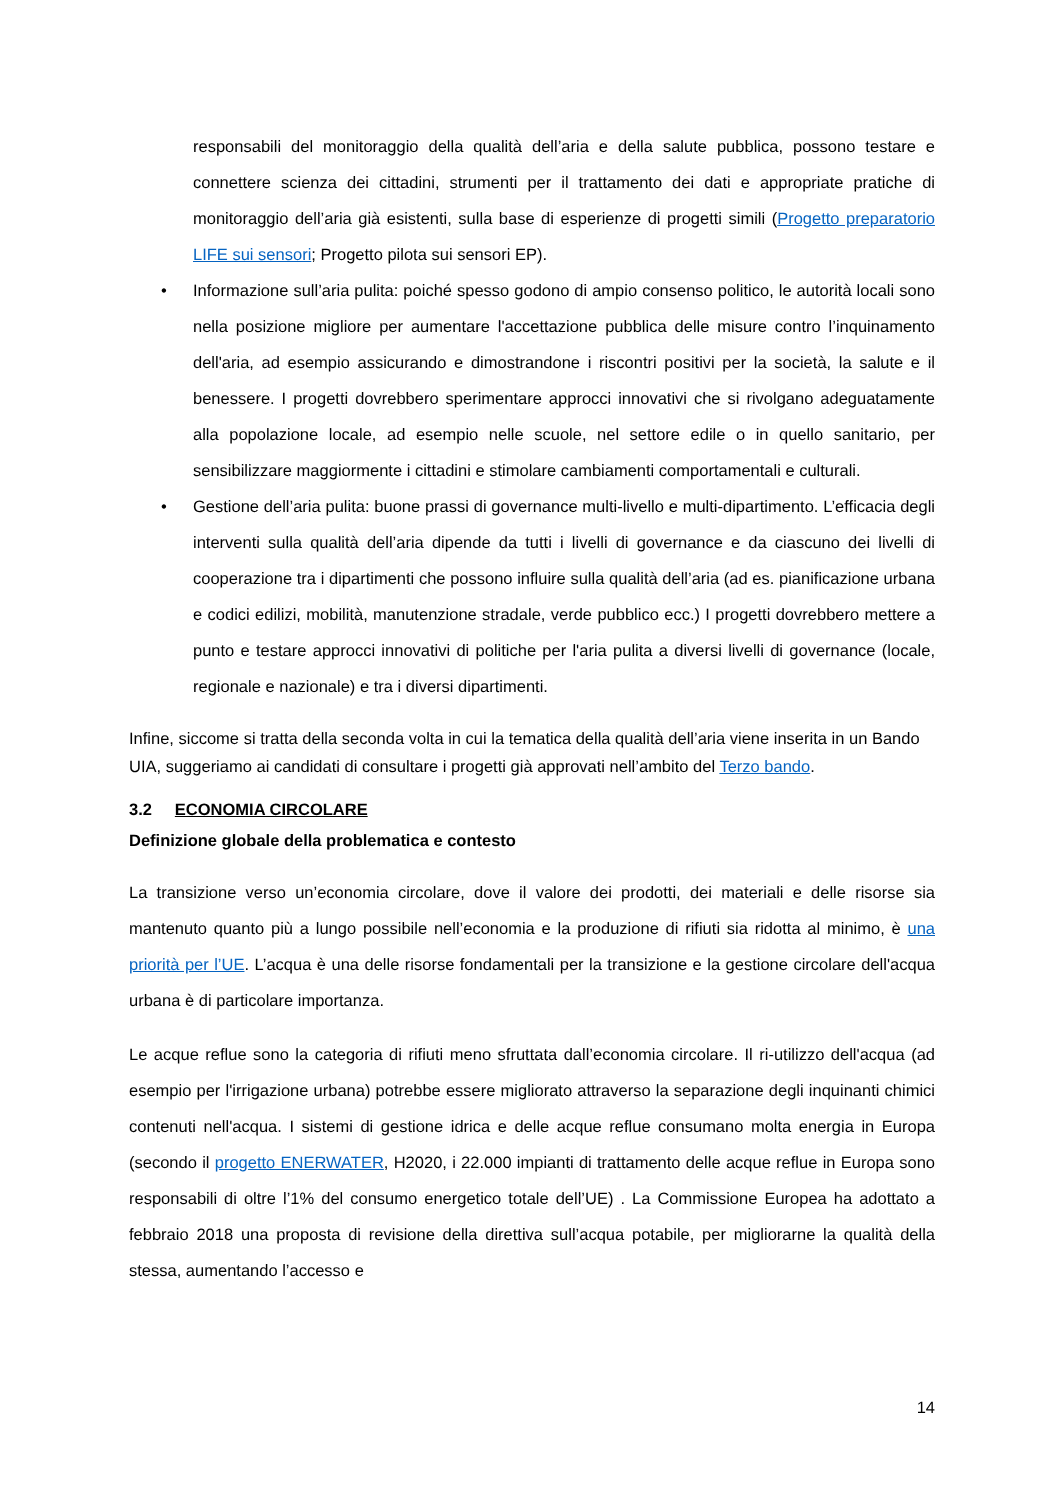responsabili del monitoraggio della qualità dell’aria e della salute pubblica, possono testare e connettere scienza dei cittadini, strumenti per il trattamento dei dati e appropriate pratiche di monitoraggio dell’aria già esistenti, sulla base di esperienze di progetti simili (Progetto preparatorio LIFE sui sensori; Progetto pilota sui sensori EP).
• Informazione sull’aria pulita: poiché spesso godono di ampio consenso politico, le autorità locali sono nella posizione migliore per aumentare l'accettazione pubblica delle misure contro l’inquinamento dell'aria, ad esempio assicurando e dimostrandone i riscontri positivi per la società, la salute e il benessere. I progetti dovrebbero sperimentare approcci innovativi che si rivolgano adeguatamente alla popolazione locale, ad esempio nelle scuole, nel settore edile o in quello sanitario, per sensibilizzare maggiormente i cittadini e stimolare cambiamenti comportamentali e culturali.
• Gestione dell’aria pulita: buone prassi di governance multi-livello e multi-dipartimento. L’efficacia degli interventi sulla qualità dell’aria dipende da tutti i livelli di governance e da ciascuno dei livelli di cooperazione tra i dipartimenti che possono influire sulla qualità dell’aria (ad es. pianificazione urbana e codici edilizi, mobilità, manutenzione stradale, verde pubblico ecc.) I progetti dovrebbero mettere a punto e testare approcci innovativi di politiche per l'aria pulita a diversi livelli di governance (locale, regionale e nazionale) e tra i diversi dipartimenti.
Infine, siccome si tratta della seconda volta in cui la tematica della qualità dell’aria viene inserita in un Bando UIA, suggeriamo ai candidati di consultare i progetti già approvati nell’ambito del Terzo bando.
3.2 ECONOMIA CIRCOLARE
Definizione globale della problematica e contesto
La transizione verso un’economia circolare, dove il valore dei prodotti, dei materiali e delle risorse sia mantenuto quanto più a lungo possibile nell’economia e la produzione di rifiuti sia ridotta al minimo, è una priorità per l’UE. L’acqua è una delle risorse fondamentali per la transizione e la gestione circolare dell'acqua urbana è di particolare importanza.
Le acque reflue sono la categoria di rifiuti meno sfruttata dall’economia circolare. Il ri-utilizzo dell'acqua (ad esempio per l'irrigazione urbana) potrebbe essere migliorato attraverso la separazione degli inquinanti chimici contenuti nell'acqua. I sistemi di gestione idrica e delle acque reflue consumano molta energia in Europa (secondo il progetto ENERWATER, H2020, i 22.000 impianti di trattamento delle acque reflue in Europa sono responsabili di oltre l’1% del consumo energetico totale dell’UE) . La Commissione Europea ha adottato a febbraio 2018 una proposta di revisione della direttiva sull’acqua potabile, per migliorarne la qualità della stessa, aumentando l’accesso e
14